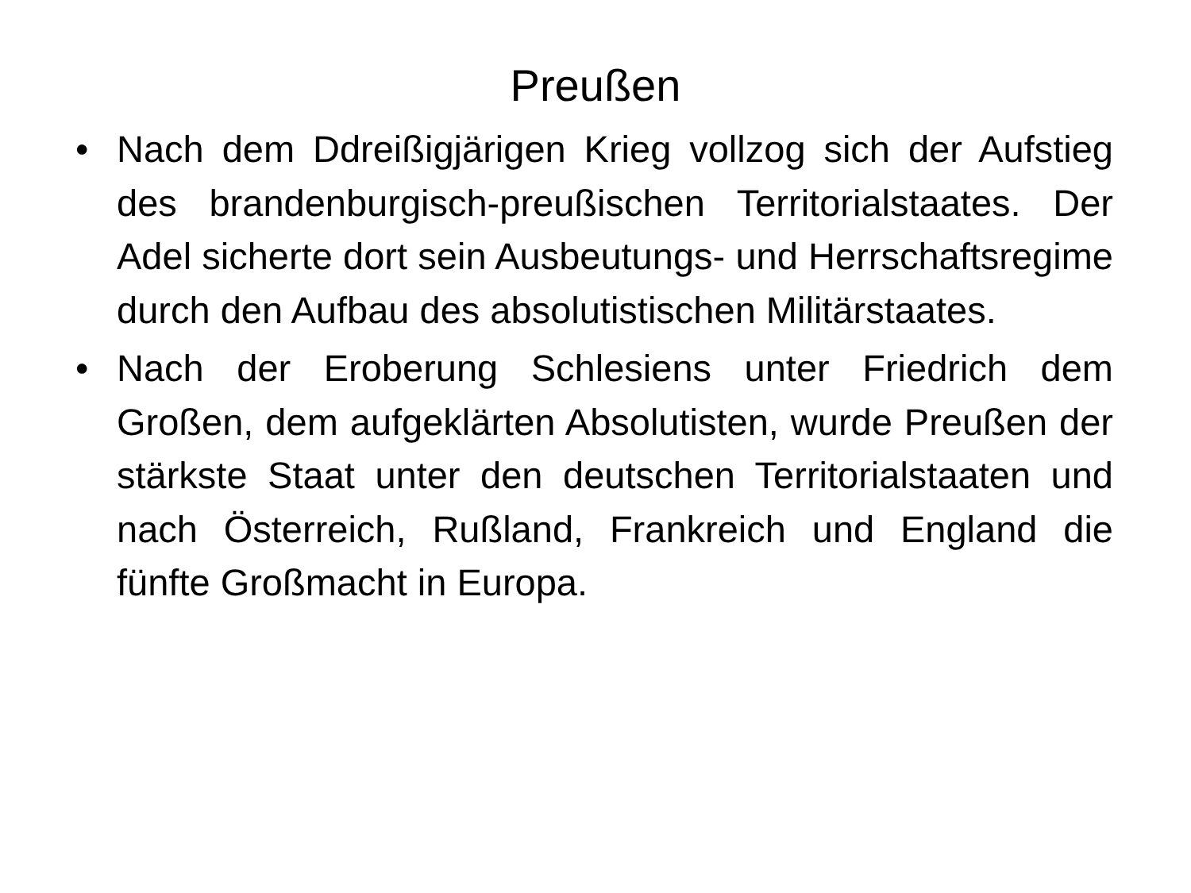Preußen
• Nach dem Ddreißigjärigen Krieg vollzog sich der Aufstieg des brandenburgisch-preußischen Territorialstaates. Der Adel sicherte dort sein Ausbeutungs- und Herrschaftsregime durch den Aufbau des absolutistischen Militärstaates.
• Nach der Eroberung Schlesiens unter Friedrich dem Großen, dem aufgeklärten Absolutisten, wurde Preußen der stärkste Staat unter den deutschen Territorialstaaten und nach Österreich, Rußland, Frankreich und England die fünfte Großmacht in Europa.